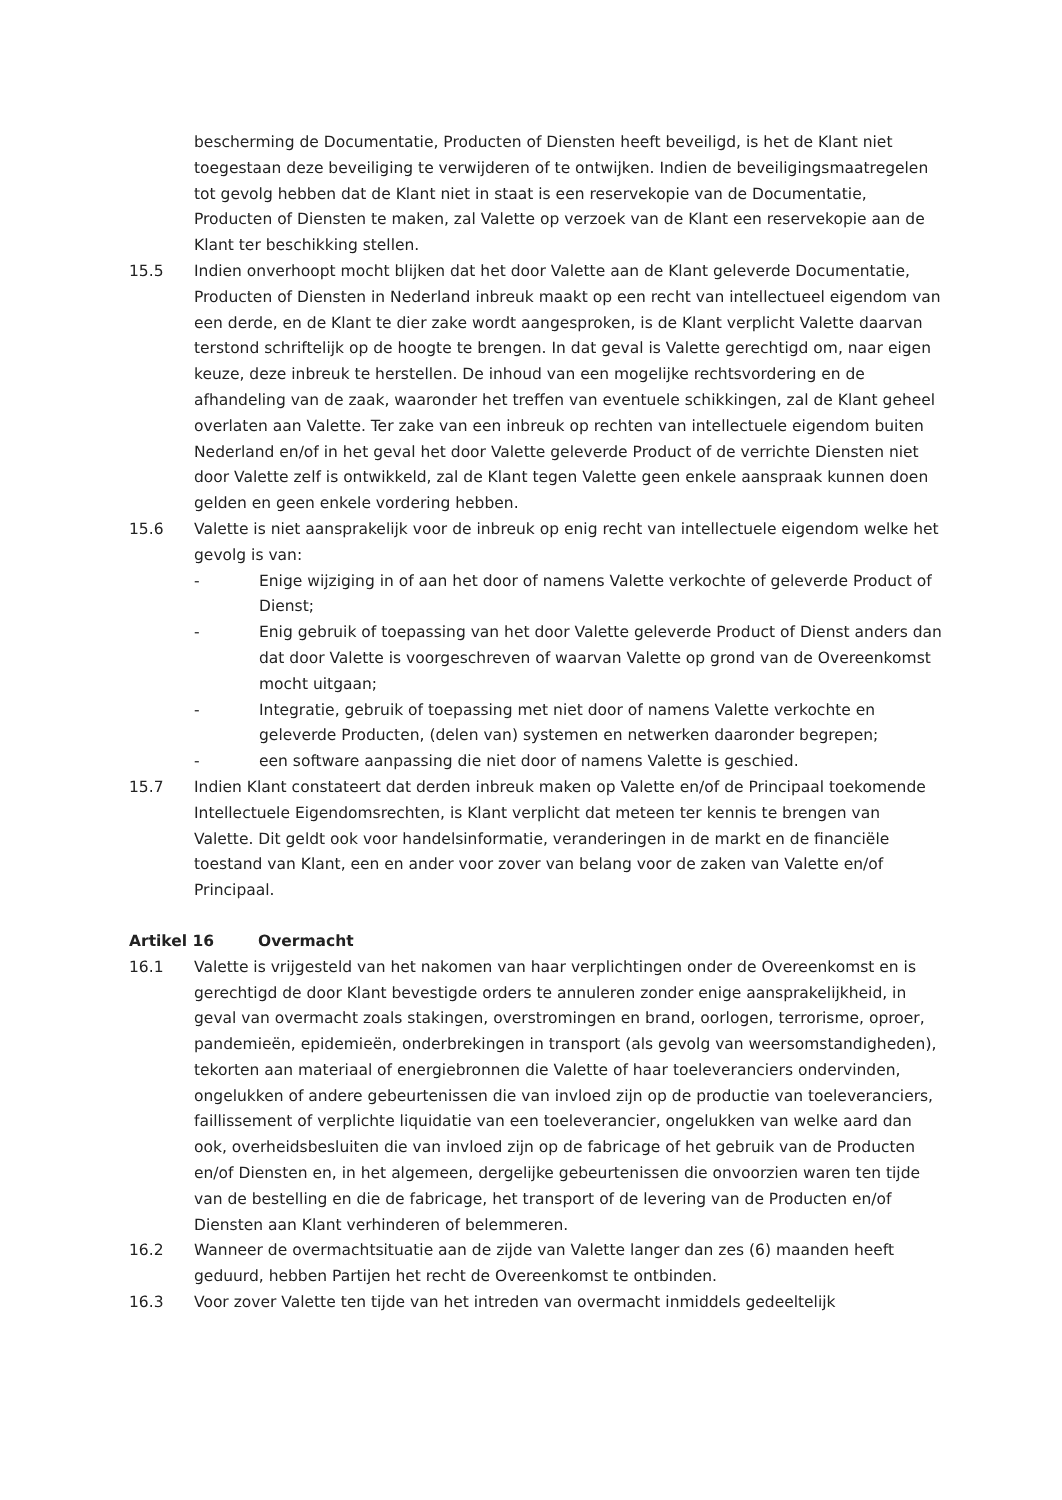bescherming de Documentatie, Producten of Diensten heeft beveiligd, is het de Klant niet toegestaan deze beveiliging te verwijderen of te ontwijken. Indien de beveiligingsmaatregelen tot gevolg hebben dat de Klant niet in staat is een reservekopie van de Documentatie, Producten of Diensten te maken, zal Valette op verzoek van de Klant een reservekopie aan de Klant ter beschikking stellen.
15.5 Indien onverhoopt mocht blijken dat het door Valette aan de Klant geleverde Documentatie, Producten of Diensten in Nederland inbreuk maakt op een recht van intellectueel eigendom van een derde, en de Klant te dier zake wordt aangesproken, is de Klant verplicht Valette daarvan terstond schriftelijk op de hoogte te brengen. In dat geval is Valette gerechtigd om, naar eigen keuze, deze inbreuk te herstellen. De inhoud van een mogelijke rechtsvordering en de afhandeling van de zaak, waaronder het treffen van eventuele schikkingen, zal de Klant geheel overlaten aan Valette. Ter zake van een inbreuk op rechten van intellectuele eigendom buiten Nederland en/of in het geval het door Valette geleverde Product of de verrichte Diensten niet door Valette zelf is ontwikkeld, zal de Klant tegen Valette geen enkele aanspraak kunnen doen gelden en geen enkele vordering hebben.
15.6 Valette is niet aansprakelijk voor de inbreuk op enig recht van intellectuele eigendom welke het gevolg is van:
- Enige wijziging in of aan het door of namens Valette verkochte of geleverde Product of Dienst;
- Enig gebruik of toepassing van het door Valette geleverde Product of Dienst anders dan dat door Valette is voorgeschreven of waarvan Valette op grond van de Overeenkomst mocht uitgaan;
- Integratie, gebruik of toepassing met niet door of namens Valette verkochte en geleverde Producten, (delen van) systemen en netwerken daaronder begrepen;
- een software aanpassing die niet door of namens Valette is geschied.
15.7 Indien Klant constateert dat derden inbreuk maken op Valette en/of de Principaal toekomende Intellectuele Eigendomsrechten, is Klant verplicht dat meteen ter kennis te brengen van Valette. Dit geldt ook voor handelsinformatie, veranderingen in de markt en de financiële toestand van Klant, een en ander voor zover van belang voor de zaken van Valette en/of Principaal.
Artikel 16 Overmacht
16.1 Valette is vrijgesteld van het nakomen van haar verplichtingen onder de Overeenkomst en is gerechtigd de door Klant bevestigde orders te annuleren zonder enige aansprakelijkheid, in geval van overmacht zoals stakingen, overstromingen en brand, oorlogen, terrorisme, oproer, pandemieën, epidemieën, onderbrekingen in transport (als gevolg van weersomstandigheden), tekorten aan materiaal of energiebronnen die Valette of haar toeleveranciers ondervinden, ongelukken of andere gebeurtenissen die van invloed zijn op de productie van toeleveranciers, faillissement of verplichte liquidatie van een toeleverancier, ongelukken van welke aard dan ook, overheidsbesluiten die van invloed zijn op de fabricage of het gebruik van de Producten en/of Diensten en, in het algemeen, dergelijke gebeurtenissen die onvoorzien waren ten tijde van de bestelling en die de fabricage, het transport of de levering van de Producten en/of Diensten aan Klant verhinderen of belemmeren.
16.2 Wanneer de overmachtsituatie aan de zijde van Valette langer dan zes (6) maanden heeft geduurd, hebben Partijen het recht de Overeenkomst te ontbinden.
16.3 Voor zover Valette ten tijde van het intreden van overmacht inmiddels gedeeltelijk